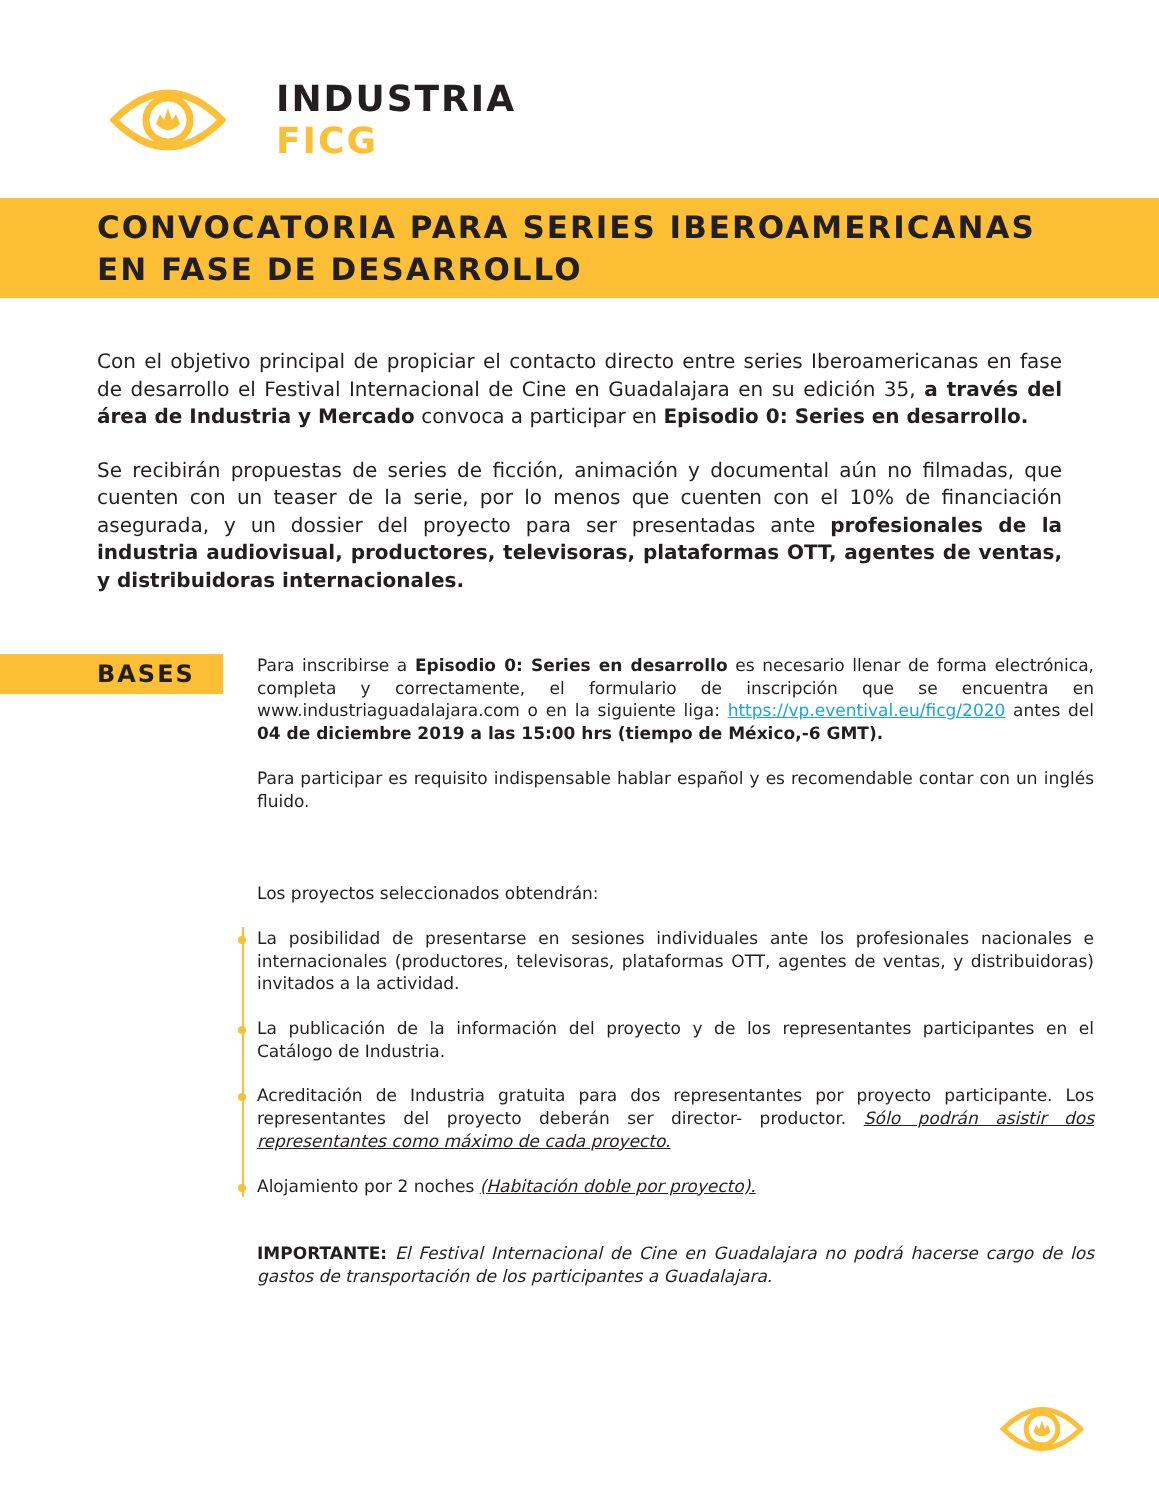INDUSTRIA
FICG
CONVOCATORIA PARA SERIES IBEROAMERICANAS
EN FASE DE DESARROLLO
Con el objetivo principal de propiciar el contacto directo entre series Iberoamericanas en fase de desarrollo el Festival Internacional de Cine en Guadalajara en su edición 35, a través del área de Industria y Mercado convoca a participar en Episodio 0: Series en desarrollo.
Se recibirán propuestas de series de ficción, animación y documental aún no filmadas, que cuenten con un teaser de la serie, por lo menos que cuenten con el 10% de financiación asegurada, y un dossier del proyecto para ser presentadas ante profesionales de la industria audiovisual, productores, televisoras, plataformas OTT, agentes de ventas, y distribuidoras internacionales.
BASES
Para inscribirse a Episodio 0: Series en desarrollo es necesario llenar de forma electrónica, completa y correctamente, el formulario de inscripción que se encuentra en www.industriaguadalajara.com o en la siguiente liga: https://vp.eventival.eu/ficg/2020 antes del 04 de diciembre 2019 a las 15:00 hrs (tiempo de México,-6 GMT).
Para participar es requisito indispensable hablar español y es recomendable contar con un inglés fluido.
Los proyectos seleccionados obtendrán:
La posibilidad de presentarse en sesiones individuales ante los profesionales nacionales e internacionales (productores, televisoras, plataformas OTT, agentes de ventas, y distribuidoras) invitados a la actividad.
La publicación de la información del proyecto y de los representantes participantes en el Catálogo de Industria.
Acreditación de Industria gratuita para dos representantes por proyecto participante. Los representantes del proyecto deberán ser director- productor. Sólo podrán asistir dos representantes como máximo de cada proyecto.
Alojamiento por 2 noches (Habitación doble por proyecto).
IMPORTANTE: El Festival Internacional de Cine en Guadalajara no podrá hacerse cargo de los gastos de transportación de los participantes a Guadalajara.